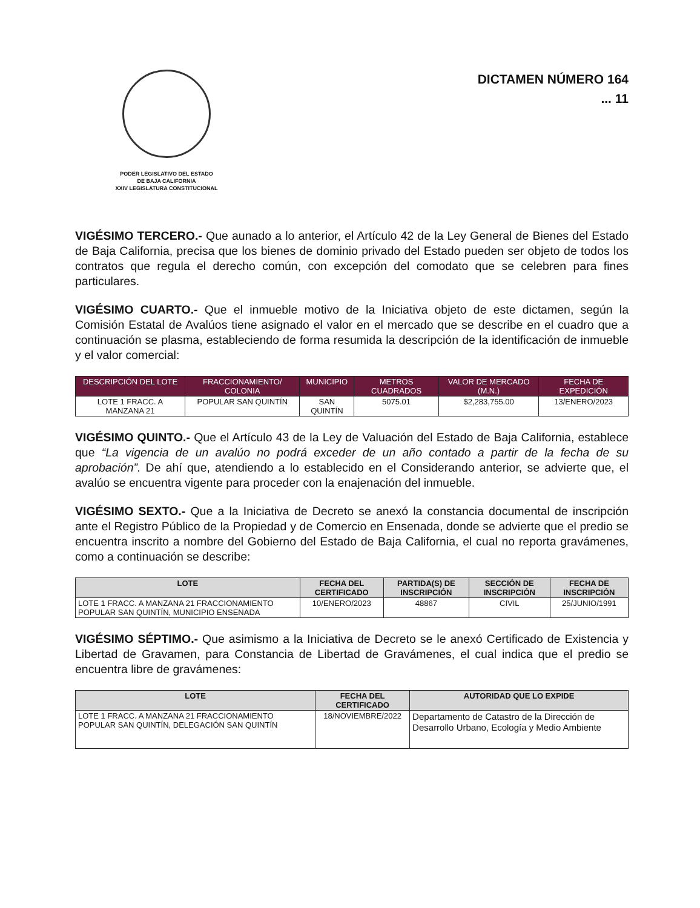PODER LEGISLATIVO DEL ESTADO
DE BAJA CALIFORNIA
XXIV LEGISLATURA CONSTITUCIONAL
DICTAMEN NÚMERO 164
... 11
VIGÉSIMO TERCERO.- Que aunado a lo anterior, el Artículo 42 de la Ley General de Bienes del Estado de Baja California, precisa que los bienes de dominio privado del Estado pueden ser objeto de todos los contratos que regula el derecho común, con excepción del comodato que se celebren para fines particulares.
VIGÉSIMO CUARTO.- Que el inmueble motivo de la Iniciativa objeto de este dictamen, según la Comisión Estatal de Avalúos tiene asignado el valor en el mercado que se describe en el cuadro que a continuación se plasma, estableciendo de forma resumida la descripción de la identificación de inmueble y el valor comercial:
| DESCRIPCIÓN DEL LOTE | FRACCIONAMIENTO/ COLONIA | MUNICIPIO | METROS CUADRADOS | VALOR DE MERCADO (M.N.) | FECHA DE EXPEDICIÓN |
| --- | --- | --- | --- | --- | --- |
| LOTE 1 FRACC. A MANZANA 21 | POPULAR SAN QUINTÍN | SAN QUINTÍN | 5075.01 | $2,283,755.00 | 13/ENERO/2023 |
VIGÉSIMO QUINTO.- Que el Artículo 43 de la Ley de Valuación del Estado de Baja California, establece que “La vigencia de un avalúo no podrá exceder de un año contado a partir de la fecha de su aprobación”. De ahí que, atendiendo a lo establecido en el Considerando anterior, se advierte que, el avalúo se encuentra vigente para proceder con la enajenación del inmueble.
VIGÉSIMO SEXTO.- Que a la Iniciativa de Decreto se anexó la constancia documental de inscripción ante el Registro Público de la Propiedad y de Comercio en Ensenada, donde se advierte que el predio se encuentra inscrito a nombre del Gobierno del Estado de Baja California, el cual no reporta gravámenes, como a continuación se describe:
| LOTE | FECHA DEL CERTIFICADO | PARTIDA(S) DE INSCRIPCIÓN | SECCIÓN DE INSCRIPCIÓN | FECHA DE INSCRIPCIÓN |
| --- | --- | --- | --- | --- |
| LOTE 1 FRACC. A MANZANA 21 FRACCIONAMIENTO POPULAR SAN QUINTÍN, MUNICIPIO ENSENADA | 10/ENERO/2023 | 48867 | CIVIL | 25/JUNIO/1991 |
VIGÉSIMO SÉPTIMO.- Que asimismo a la Iniciativa de Decreto se le anexó Certificado de Existencia y Libertad de Gravamen, para Constancia de Libertad de Gravámenes, el cual indica que el predio se encuentra libre de gravámenes:
| LOTE | FECHA DEL CERTIFICADO | AUTORIDAD QUE LO EXPIDE |
| --- | --- | --- |
| LOTE 1 FRACC. A MANZANA 21 FRACCIONAMIENTO POPULAR SAN QUINTÍN, DELEGACIÓN SAN QUINTÍN | 18/NOVIEMBRE/2022 | Departamento de Catastro de la Dirección de Desarrollo Urbano, Ecología y Medio Ambiente |